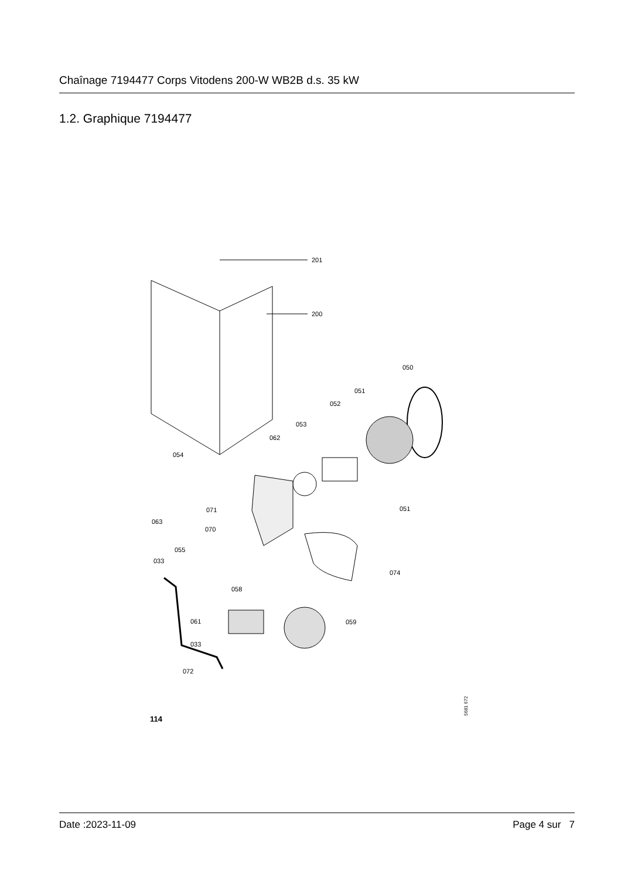Chaînage 7194477 Corps Vitodens 200-W WB2B d.s. 35 kW
1.2. Graphique 7194477
201
200
050
051
052
053
062
054
071
051
063
070
055
033
074
058
061
059
033
072
5681 672
114
Date :2023-11-09 Page 4 sur 7